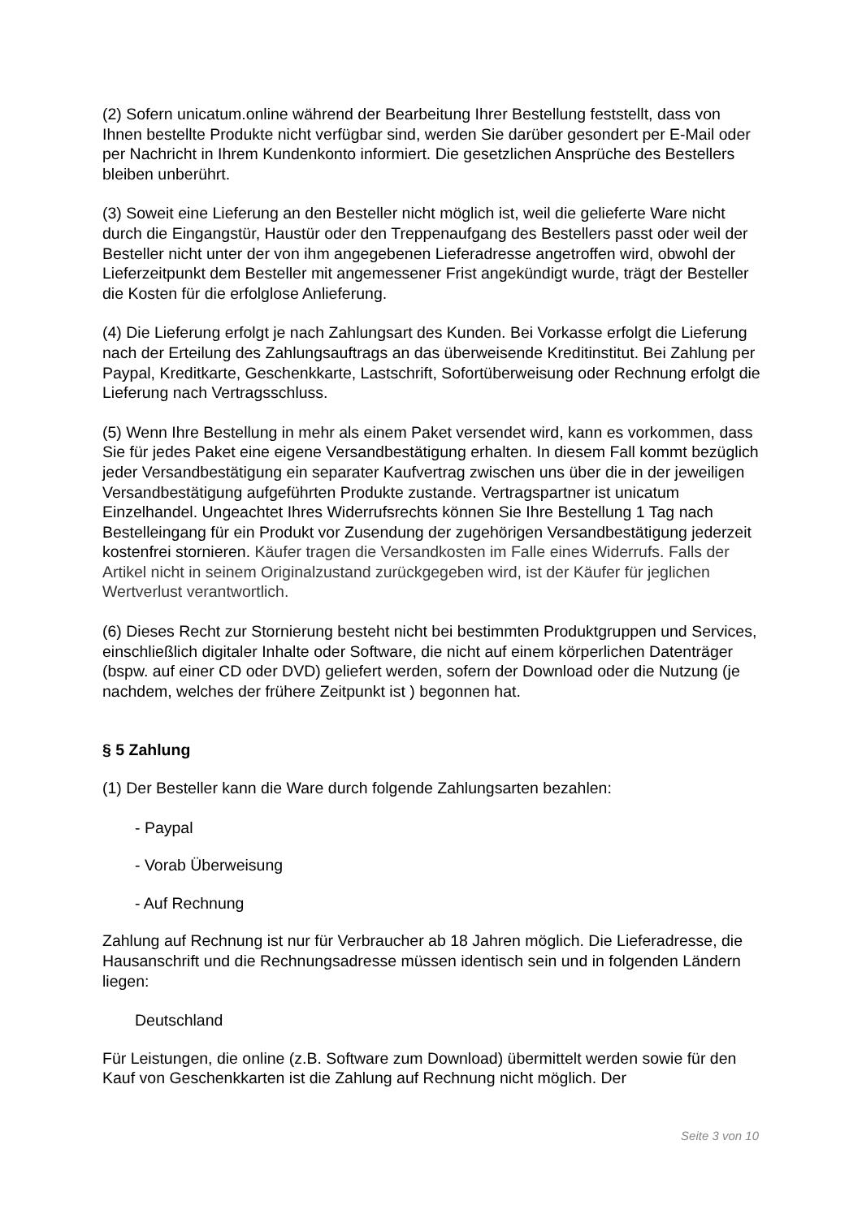(2) Sofern unicatum.online während der Bearbeitung Ihrer Bestellung feststellt, dass von Ihnen bestellte Produkte nicht verfügbar sind, werden Sie darüber gesondert per E-Mail oder per Nachricht in Ihrem Kundenkonto informiert. Die gesetzlichen Ansprüche des Bestellers bleiben unberührt.
(3) Soweit eine Lieferung an den Besteller nicht möglich ist, weil die gelieferte Ware nicht durch die Eingangstür, Haustür oder den Treppenaufgang des Bestellers passt oder weil der Besteller nicht unter der von ihm angegebenen Lieferadresse angetroffen wird, obwohl der Lieferzeitpunkt dem Besteller mit angemessener Frist angekündigt wurde, trägt der Besteller die Kosten für die erfolglose Anlieferung.
(4) Die Lieferung erfolgt je nach Zahlungsart des Kunden. Bei Vorkasse erfolgt die Lieferung nach der Erteilung des Zahlungsauftrags an das überweisende Kreditinstitut. Bei Zahlung per Paypal, Kreditkarte, Geschenkkarte, Lastschrift, Sofortüberweisung oder Rechnung erfolgt die Lieferung nach Vertragsschluss.
(5) Wenn Ihre Bestellung in mehr als einem Paket versendet wird, kann es vorkommen, dass Sie für jedes Paket eine eigene Versandbestätigung erhalten. In diesem Fall kommt bezüglich jeder Versandbestätigung ein separater Kaufvertrag zwischen uns über die in der jeweiligen Versandbestätigung aufgeführten Produkte zustande. Vertragspartner ist unicatum Einzelhandel. Ungeachtet Ihres Widerrufsrechts können Sie Ihre Bestellung 1 Tag nach Bestelleingang für ein Produkt vor Zusendung der zugehörigen Versandbestätigung jederzeit kostenfrei stornieren. Käufer tragen die Versandkosten im Falle eines Widerrufs. Falls der Artikel nicht in seinem Originalzustand zurückgegeben wird, ist der Käufer für jeglichen Wertverlust verantwortlich.
(6) Dieses Recht zur Stornierung besteht nicht bei bestimmten Produktgruppen und Services, einschließlich digitaler Inhalte oder Software, die nicht auf einem körperlichen Datenträger (bspw. auf einer CD oder DVD) geliefert werden, sofern der Download oder die Nutzung (je nachdem, welches der frühere Zeitpunkt ist ) begonnen hat.
§ 5 Zahlung
(1) Der Besteller kann die Ware durch folgende Zahlungsarten bezahlen:
- Paypal
- Vorab Überweisung
- Auf Rechnung
Zahlung auf Rechnung ist nur für Verbraucher ab 18 Jahren möglich. Die Lieferadresse, die Hausanschrift und die Rechnungsadresse müssen identisch sein und in folgenden Ländern liegen:
Deutschland
Für Leistungen, die online (z.B. Software zum Download) übermittelt werden sowie für den Kauf von Geschenkkarten ist die Zahlung auf Rechnung nicht möglich. Der
Seite 3 von 10